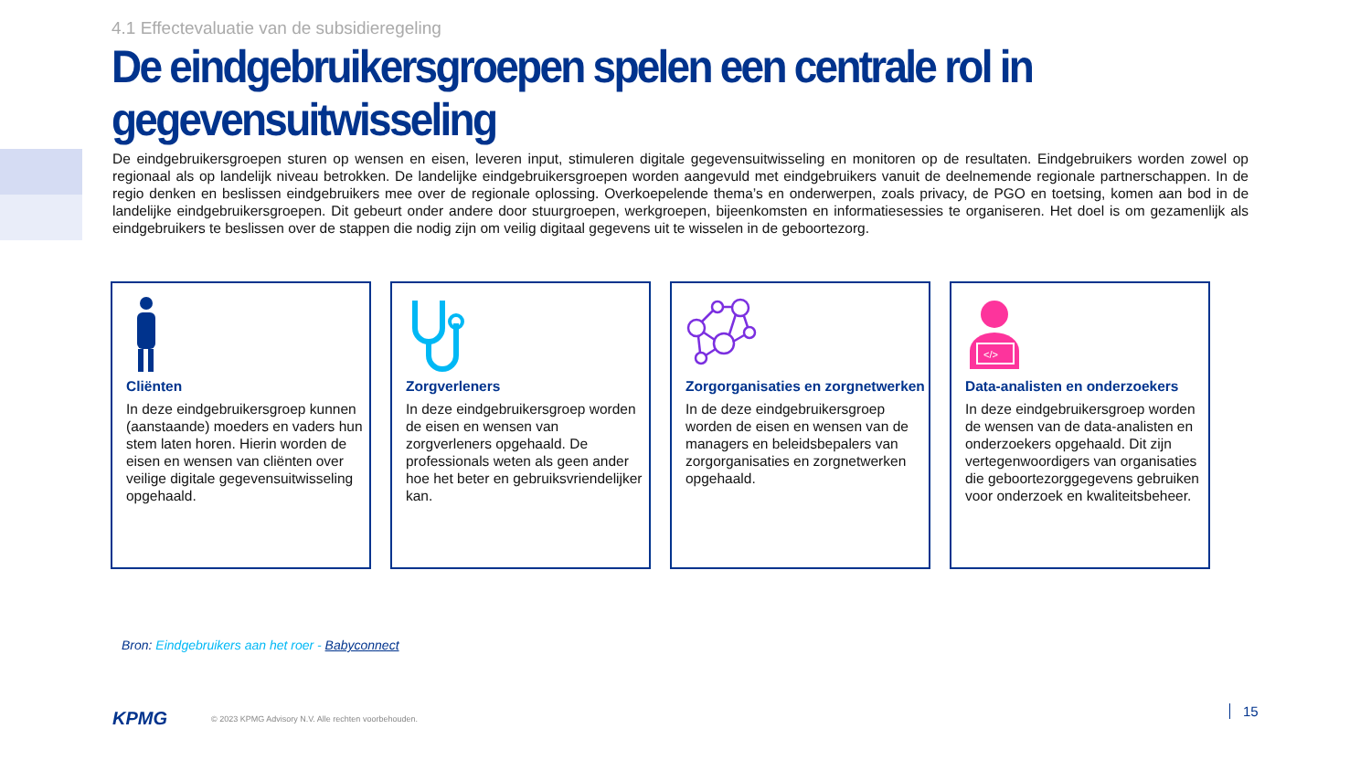4.1 Effectevaluatie van de subsidieregeling
De eindgebruikersgroepen spelen een centrale rol in gegevensuitwisseling
De eindgebruikersgroepen sturen op wensen en eisen, leveren input, stimuleren digitale gegevensuitwisseling en monitoren op de resultaten. Eindgebruikers worden zowel op regionaal als op landelijk niveau betrokken. De landelijke eindgebruikersgroepen worden aangevuld met eindgebruikers vanuit de deelnemende regionale partnerschappen. In de regio denken en beslissen eindgebruikers mee over de regionale oplossing. Overkoepelende thema’s en onderwerpen, zoals privacy, de PGO en toetsing, komen aan bod in de landelijke eindgebruikersgroepen. Dit gebeurt onder andere door stuurgroepen, werkgroepen, bijeenkomsten en informatiesessies te organiseren. Het doel is om gezamenlijk als eindgebruikers te beslissen over de stappen die nodig zijn om veilig digitaal gegevens uit te wisselen in de geboortezorg.
Cliënten
In deze eindgebruikersgroep kunnen (aanstaande) moeders en vaders hun stem laten horen. Hierin worden de eisen en wensen van cliënten over veilige digitale gegevensuitwisseling opgehaald.
Zorgverleners
In deze eindgebruikersgroep worden de eisen en wensen van zorgverleners opgehaald. De professionals weten als geen ander hoe het beter en gebruiksvriendelijker kan.
Zorgorganisaties en zorgnetwerken
In de deze eindgebruikersgroep worden de eisen en wensen van de managers en beleidsbepalers van zorgorganisaties en zorgnetwerken opgehaald.
</>
Data-analisten en onderzoekers
In deze eindgebruikersgroep worden de wensen van de data-analisten en onderzoekers opgehaald. Dit zijn vertegenwoordigers van organisaties die geboortezorggegevens gebruiken voor onderzoek en kwaliteitsbeheer.
Bron: Eindgebruikers aan het roer - Babyconnect
KPMG
© 2023 KPMG Advisory N.V. Alle rechten voorbehouden.
15